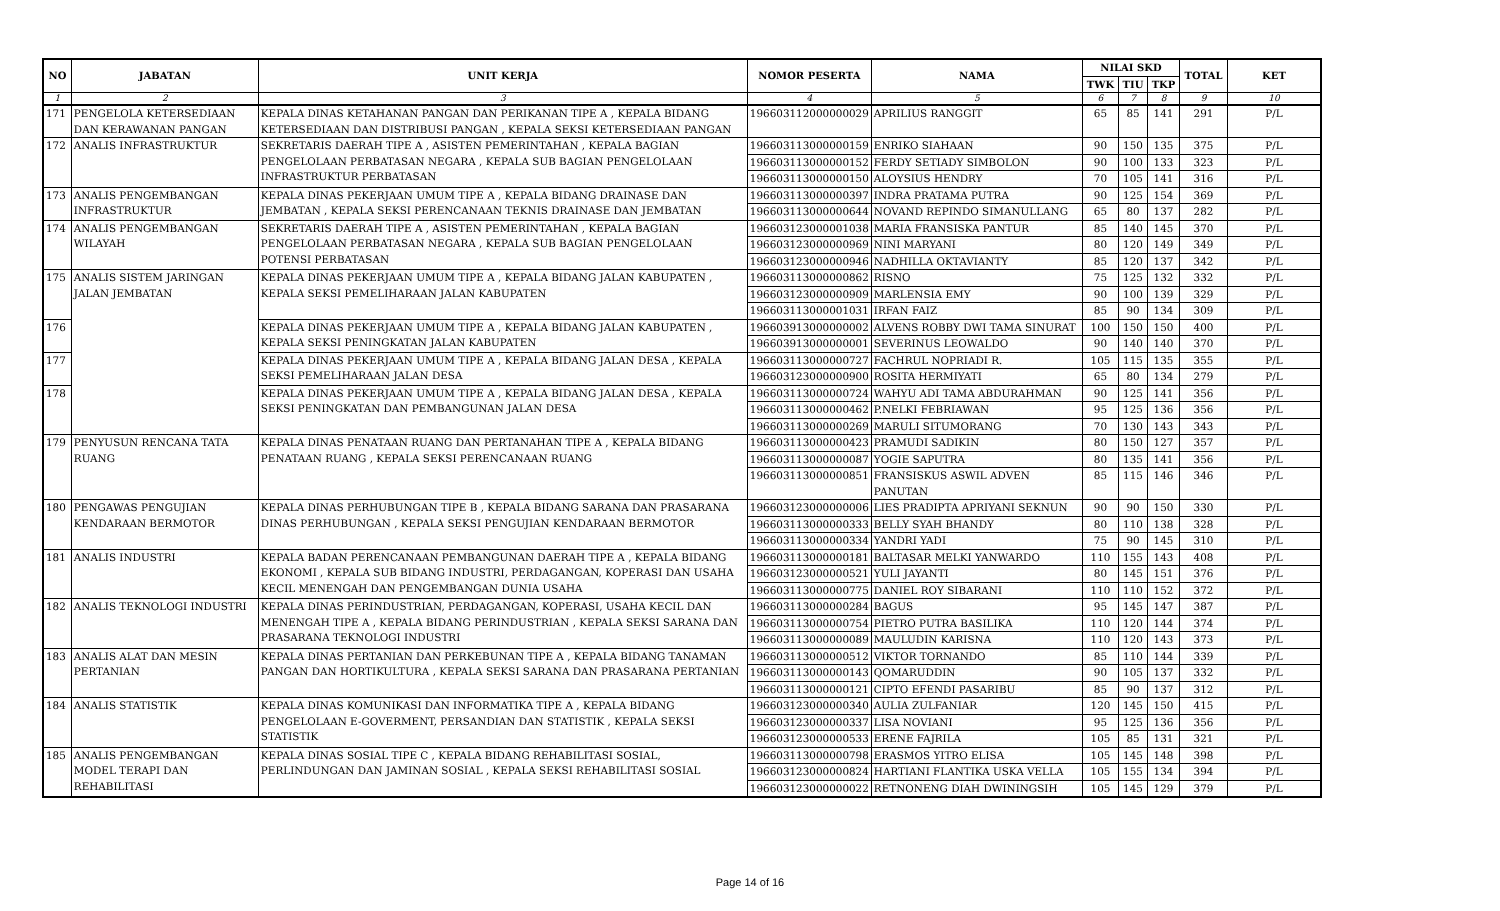| NO | JABATAN | UNIT KERJA | NOMOR PESERTA | NAMA | NILAI SKD | | | TOTAL | KET |
| --- | --- | --- | --- | --- | --- | --- | --- | --- | --- |
| | | | | | TWK | TIU | TKP | | |
| 1 | 2 | 3 | 4 | 5 | 6 | 7 | 8 | 9 | 10 |
| 171 | PENGELOLA KETERSEDIAAN DAN KERAWANAN PANGAN | KEPALA DINAS KETAHANAN PANGAN DAN PERIKANAN TIPE A , KEPALA BIDANG KETERSEDIAAN DAN DISTRIBUSI PANGAN , KEPALA SEKSI KETERSEDIAAN PANGAN | 196603112000000029 | APRILIUS RANGGIT | 65 | 85 | 141 | 291 | P/L |
| 172 | ANALIS INFRASTRUKTUR | SEKRETARIS DAERAH TIPE A , ASISTEN PEMERINTAHAN , KEPALA BAGIAN PENGELOLAAN PERBATASAN NEGARA , KEPALA SUB BAGIAN PENGELOLAAN INFRASTRUKTUR PERBATASAN | 196603113000000159 | ENRIKO SIAHAAN | 90 | 150 | 135 | 375 | P/L |
| | | | 196603113000000152 | FERDY SETIADY SIMBOLON | 90 | 100 | 133 | 323 | P/L |
| | | | 196603113000000150 | ALOYSIUS HENDRY | 70 | 105 | 141 | 316 | P/L |
| 173 | ANALIS PENGEMBANGAN INFRASTRUKTUR | KEPALA DINAS PEKERJAAN UMUM TIPE A , KEPALA BIDANG DRAINASE DAN JEMBATAN , KEPALA SEKSI PERENCANAAN TEKNIS DRAINASE DAN JEMBATAN | 196603113000000397 | INDRA PRATAMA PUTRA | 90 | 125 | 154 | 369 | P/L |
| | | | 196603113000000644 | NOVAND REPINDO SIMANULLANG | 65 | 80 | 137 | 282 | P/L |
| 174 | ANALIS PENGEMBANGAN WILAYAH | SEKRETARIS DAERAH TIPE A , ASISTEN PEMERINTAHAN , KEPALA BAGIAN PENGELOLAAN PERBATASAN NEGARA , KEPALA SUB BAGIAN PENGELOLAAN POTENSI PERBATASAN | 196603123000001038 | MARIA FRANSISKA PANTUR | 85 | 140 | 145 | 370 | P/L |
| | | | 196603123000000969 | NINI MARYANI | 80 | 120 | 149 | 349 | P/L |
| | | | 196603123000000946 | NADHILLA OKTAVIANTY | 85 | 120 | 137 | 342 | P/L |
| 175 | ANALIS SISTEM JARINGAN JALAN JEMBATAN | KEPALA DINAS PEKERJAAN UMUM TIPE A , KEPALA BIDANG JALAN KABUPATEN , KEPALA SEKSI PEMELIHARAAN JALAN KABUPATEN | 196603113000000862 | RISNO | 75 | 125 | 132 | 332 | P/L |
| | | | 196603123000000909 | MARLENSIA EMY | 90 | 100 | 139 | 329 | P/L |
| | | | 196603113000001031 | IRFAN FAIZ | 85 | 90 | 134 | 309 | P/L |
| 176 | | KEPALA DINAS PEKERJAAN UMUM TIPE A , KEPALA BIDANG JALAN KABUPATEN , KEPALA SEKSI PENINGKATAN JALAN KABUPATEN | 196603913000000002 | ALVENS ROBBY DWI TAMA SINURAT | 100 | 150 | 150 | 400 | P/L |
| | | | 196603913000000001 | SEVERINUS LEOWALDO | 90 | 140 | 140 | 370 | P/L |
| 177 | | KEPALA DINAS PEKERJAAN UMUM TIPE A , KEPALA BIDANG JALAN DESA , KEPALA SEKSI PEMELIHARAAN JALAN DESA | 196603113000000727 | FACHRUL NOPRIADI R. | 105 | 115 | 135 | 355 | P/L |
| | | | 196603123000000900 | ROSITA HERMIYATI | 65 | 80 | 134 | 279 | P/L |
| 178 | | KEPALA DINAS PEKERJAAN UMUM TIPE A , KEPALA BIDANG JALAN DESA , KEPALA SEKSI PENINGKATAN DAN PEMBANGUNAN JALAN DESA | 196603113000000724 | WAHYU ADI TAMA ABDURAHMAN | 90 | 125 | 141 | 356 | P/L |
| | | | 196603113000000462 | P.NELKI FEBRIAWAN | 95 | 125 | 136 | 356 | P/L |
| | | | 196603113000000269 | MARULI SITUMORANG | 70 | 130 | 143 | 343 | P/L |
| 179 | PENYUSUN RENCANA TATA RUANG | KEPALA DINAS PENATAAN RUANG DAN PERTANAHAN TIPE A , KEPALA BIDANG PENATAAN RUANG , KEPALA SEKSI PERENCANAAN RUANG | 196603113000000423 | PRAMUDI SADIKIN | 80 | 150 | 127 | 357 | P/L |
| | | | 196603113000000087 | YOGIE SAPUTRA | 80 | 135 | 141 | 356 | P/L |
| | | | 196603113000000851 | FRANSISKUS ASWIL ADVEN PANUTAN | 85 | 115 | 146 | 346 | P/L |
| 180 | PENGAWAS PENGUJIAN KENDARAAN BERMOTOR | KEPALA DINAS PERHUBUNGAN TIPE B , KEPALA BIDANG SARANA DAN PRASARANA DINAS PERHUBUNGAN , KEPALA SEKSI PENGUJIAN KENDARAAN BERMOTOR | 196603123000000006 | LIES PRADIPTA APRIYANI SEKNUN | 90 | 90 | 150 | 330 | P/L |
| | | | 196603113000000333 | BELLY SYAH BHANDY | 80 | 110 | 138 | 328 | P/L |
| | | | 196603113000000334 | YANDRI YADI | 75 | 90 | 145 | 310 | P/L |
| 181 | ANALIS INDUSTRI | KEPALA BADAN PERENCANAAN PEMBANGUNAN DAERAH TIPE A , KEPALA BIDANG EKONOMI , KEPALA SUB BIDANG INDUSTRI, PERDAGANGAN, KOPERASI DAN USAHA KECIL MENENGAH DAN PENGEMBANGAN DUNIA USAHA | 196603113000000181 | BALTASAR MELKI YANWARDO | 110 | 155 | 143 | 408 | P/L |
| | | | 196603123000000521 | YULI JAYANTI | 80 | 145 | 151 | 376 | P/L |
| | | | 196603113000000775 | DANIEL ROY SIBARANI | 110 | 110 | 152 | 372 | P/L |
| 182 | ANALIS TEKNOLOGI INDUSTRI | KEPALA DINAS PERINDUSTRIAN, PERDAGANGAN, KOPERASI, USAHA KECIL DAN MENENGAH TIPE A , KEPALA BIDANG PERINDUSTRIAN , KEPALA SEKSI SARANA DAN PRASARANA TEKNOLOGI INDUSTRI | 196603113000000284 | BAGUS | 95 | 145 | 147 | 387 | P/L |
| | | | 196603113000000754 | PIETRO PUTRA BASILIKA | 110 | 120 | 144 | 374 | P/L |
| | | | 196603113000000089 | MAULUDIN KARISNA | 110 | 120 | 143 | 373 | P/L |
| 183 | ANALIS ALAT DAN MESIN PERTANIAN | KEPALA DINAS PERTANIAN DAN PERKEBUNAN TIPE A , KEPALA BIDANG TANAMAN PANGAN DAN HORTIKULTURA , KEPALA SEKSI SARANA DAN PRASARANA PERTANIAN | 196603113000000512 | VIKTOR TORNANDO | 85 | 110 | 144 | 339 | P/L |
| | | | 196603113000000143 | QOMARUDDIN | 90 | 105 | 137 | 332 | P/L |
| | | | 196603113000000121 | CIPTO EFENDI PASARIBU | 85 | 90 | 137 | 312 | P/L |
| 184 | ANALIS STATISTIK | KEPALA DINAS KOMUNIKASI DAN INFORMATIKA TIPE A , KEPALA BIDANG PENGELOLAAN E-GOVERMENT, PERSANDIAN DAN STATISTIK , KEPALA SEKSI STATISTIK | 196603123000000340 | AULIA ZULFANIAR | 120 | 145 | 150 | 415 | P/L |
| | | | 196603123000000337 | LISA NOVIANI | 95 | 125 | 136 | 356 | P/L |
| | | | 196603123000000533 | ERENE FAJRILA | 105 | 85 | 131 | 321 | P/L |
| 185 | ANALIS PENGEMBANGAN MODEL TERAPI DAN REHABILITASI | KEPALA DINAS SOSIAL TIPE C , KEPALA BIDANG REHABILITASI SOSIAL, PERLINDUNGAN DAN JAMINAN SOSIAL , KEPALA SEKSI REHABILITASI SOSIAL | 196603113000000798 | ERASMOS YITRO ELISA | 105 | 145 | 148 | 398 | P/L |
| | | | 196603123000000824 | HARTIANI FLANTIKA USKA VELLA | 105 | 155 | 134 | 394 | P/L |
| | | | 196603123000000022 | RETNONENG DIAH DWININGSIH | 105 | 145 | 129 | 379 | P/L |
Page 14 of 16